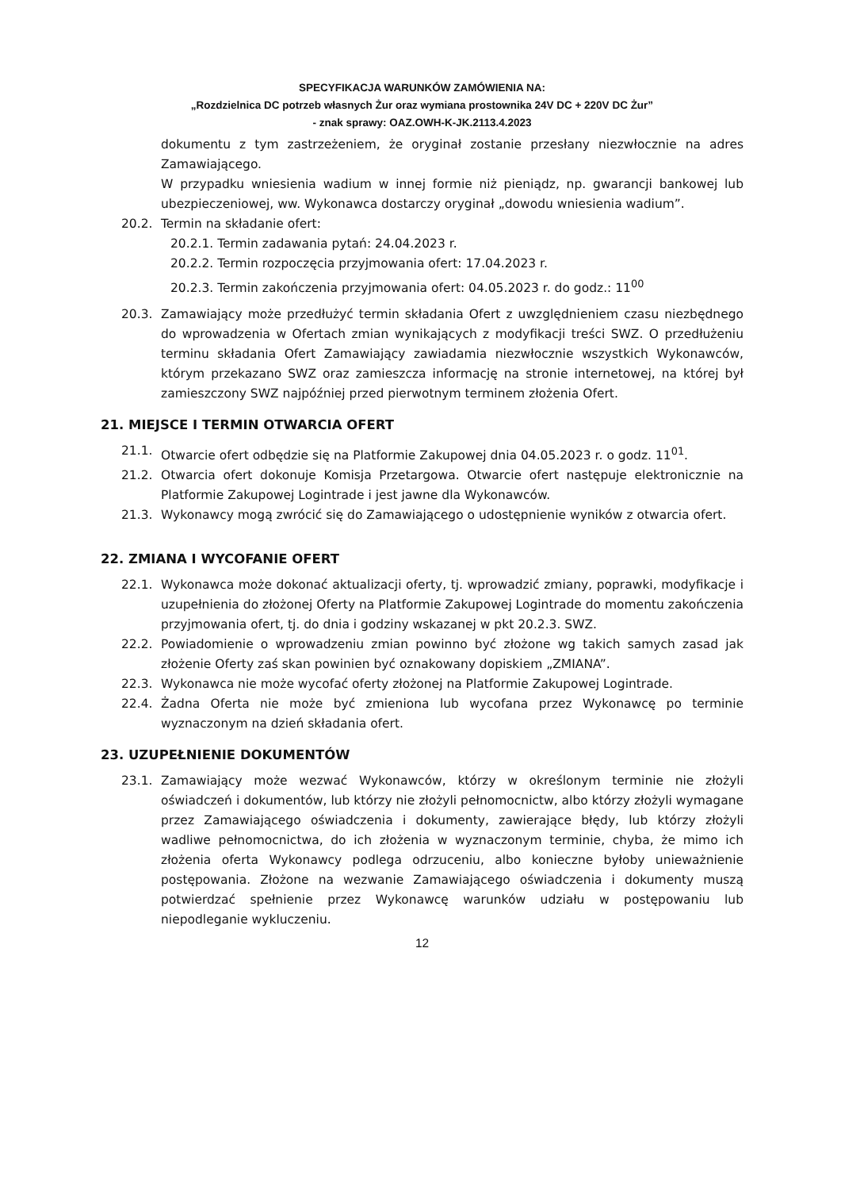SPECYFIKACJA WARUNKÓW ZAMÓWIENIA NA:
„Rozdzielnica DC potrzeb własnych Żur oraz wymiana prostownika 24V DC + 220V DC Żur”
- znak sprawy: OAZ.OWH-K-JK.2113.4.2023
dokumentu z tym zastrzeżeniem, że oryginał zostanie przesłany niezwłocznie na adres Zamawiającego.
W przypadku wniesienia wadium w innej formie niż pieniądz, np. gwarancji bankowej lub ubezpieczeniowej, ww. Wykonawca dostarczy oryginał „dowodu wniesienia wadium”.
20.2. Termin na składanie ofert:
20.2.1. Termin zadawania pytań: 24.04.2023 r.
20.2.2. Termin rozpoczęcia przyjmowania ofert: 17.04.2023 r.
20.2.3. Termin zakończenia przyjmowania ofert: 04.05.2023 r. do godz.: 11<sup>00</sup>
20.3. Zamawiający może przedłużyć termin składania Ofert z uwzględnieniem czasu niezbędnego do wprowadzenia w Ofertach zmian wynikających z modyfikacji treści SWZ. O przedłużeniu terminu składania Ofert Zamawiający zawiadamia niezwłocznie wszystkich Wykonawców, którym przekazano SWZ oraz zamieszcza informację na stronie internetowej, na której był zamieszczony SWZ najpóźniej przed pierwotnym terminem złożenia Ofert.
21. MIEJSCE I TERMIN OTWARCIA OFERT
21.1. Otwarcie ofert odbędzie się na Platformie Zakupowej dnia 04.05.2023 r. o godz. 11<sup>01</sup>.
21.2. Otwarcia ofert dokonuje Komisja Przetargowa. Otwarcie ofert następuje elektronicznie na Platformie Zakupowej Logintrade i jest jawne dla Wykonawców.
21.3. Wykonawcy mogą zwrócić się do Zamawiającego o udostępnienie wyników z otwarcia ofert.
22. ZMIANA I WYCOFANIE OFERT
22.1. Wykonawca może dokonać aktualizacji oferty, tj. wprowadzić zmiany, poprawki, modyfikacje i uzupełnienia do złożonej Oferty na Platformie Zakupowej Logintrade do momentu zakończenia przyjmowania ofert, tj. do dnia i godziny wskazanej w pkt 20.2.3. SWZ.
22.2. Powiadomienie o wprowadzeniu zmian powinno być złożone wg takich samych zasad jak złożenie Oferty zaś skan powinien być oznakowany dopiskiem „ZMIANA”.
22.3. Wykonawca nie może wycofać oferty złożonej na Platformie Zakupowej Logintrade.
22.4. Żadna Oferta nie może być zmieniona lub wycofana przez Wykonawcę po terminie wyznaczonym na dzień składania ofert.
23. UZUPEŁNIENIE DOKUMENTÓW
23.1. Zamawiający może wezwać Wykonawców, którzy w określonym terminie nie złożyli oświadczeń i dokumentów, lub którzy nie złożyli pełnomocnictw, albo którzy złożyli wymagane przez Zamawiającego oświadczenia i dokumenty, zawierające błędy, lub którzy złożyli wadliwe pełnomocnictwa, do ich złożenia w wyznaczonym terminie, chyba, że mimo ich złożenia oferta Wykonawcy podlega odrzuceniu, albo konieczne byłoby unieważnienie postępowania. Złożone na wezwanie Zamawiającego oświadczenia i dokumenty muszą potwierdzać spełnienie przez Wykonawcę warunków udziału w postępowaniu lub niepodleganie wykluczeniu.
12